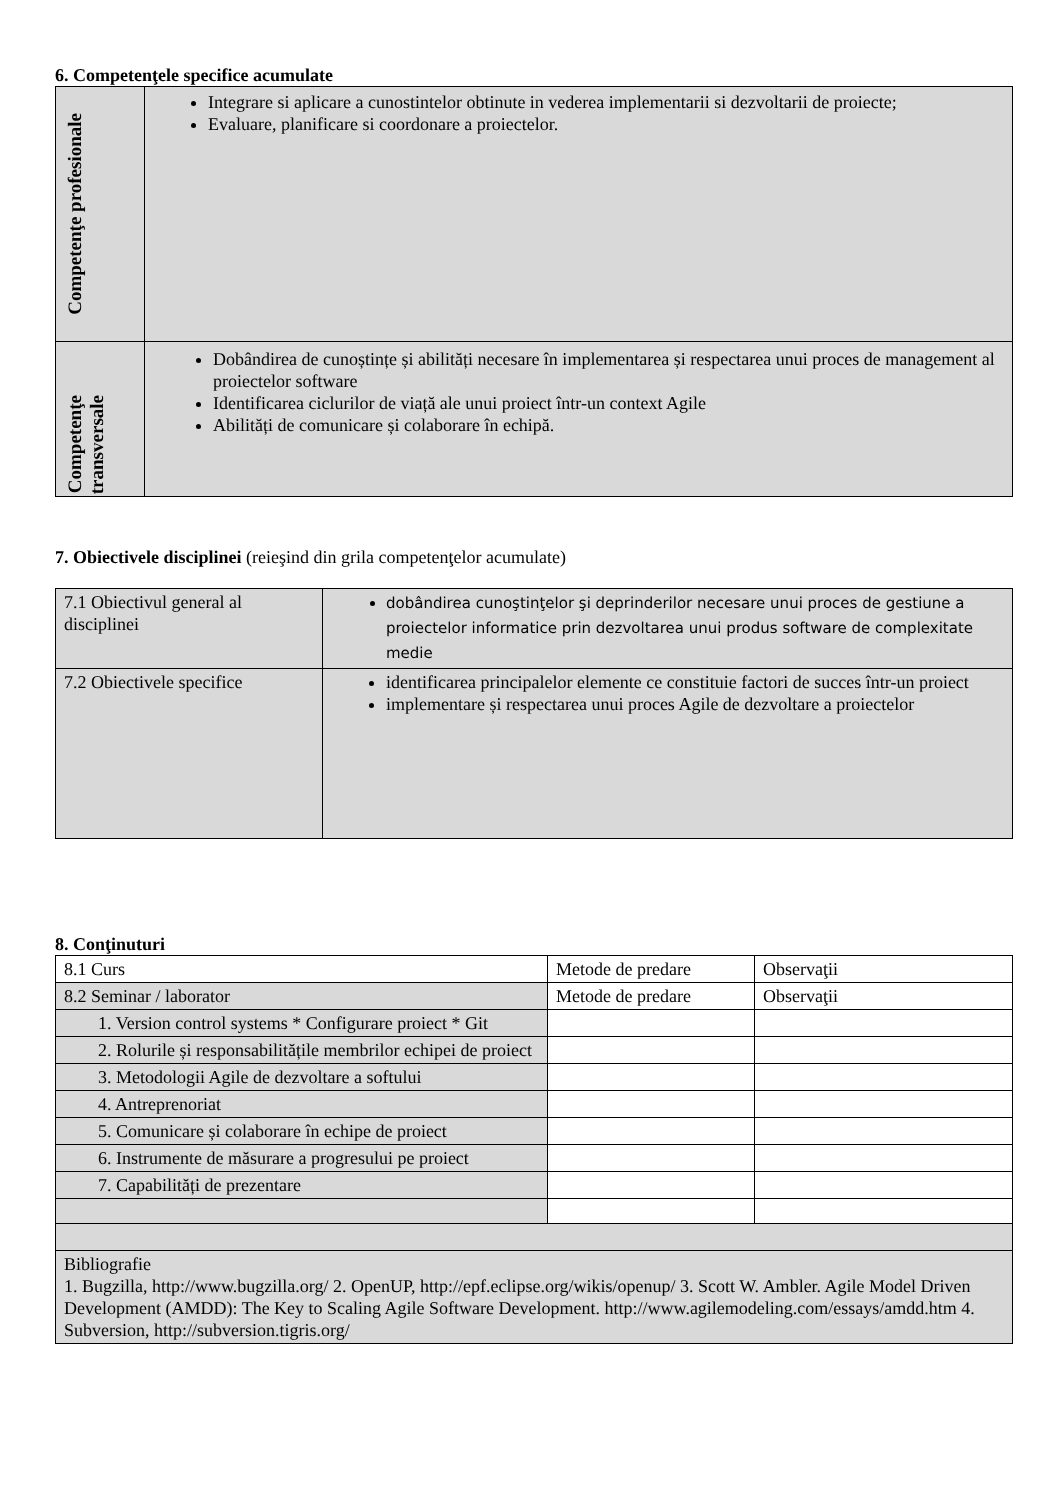6. Competenţele specifice acumulate
| Competenţe profesionale | Integrare si aplicare a cunostintelor obtinute in vederea implementarii si dezvoltarii de proiecte; Evaluare, planificare si coordonare a proiectelor. |
| Competenţe transversale | Dobândirea de cunoștințe și abilități necesare în implementarea și respectarea unui proces de management al proiectelor software Identificarea ciclurilor de viață ale unui proiect într-un context Agile Abilități de comunicare și colaborare în echipă. |
7. Obiectivele disciplinei (reieşind din grila competenţelor acumulate)
| 7.1 Obiectivul general al disciplinei | dobândirea cunoştinţelor şi deprinderilor necesare unui proces de gestiune a proiectelor informatice prin dezvoltarea unui produs software de complexitate medie |
| 7.2 Obiectivele specifice | identificarea principalelor elemente ce constituie factori de succes într-un proiect implementare și respectarea unui proces Agile de dezvoltare a proiectelor |
8. Conţinuturi
| 8.1 Curs | Metode de predare | Observaţii |
| 8.2 Seminar / laborator | Metode de predare | Observaţii |
| 1. Version control systems * Configurare proiect * Git | | |
| 2. Rolurile și responsabilitățile membrilor echipei de proiect | | |
| 3. Metodologii Agile de dezvoltare a softului | | |
| 4. Antreprenoriat | | |
| 5. Comunicare și colaborare în echipe de proiect | | |
| 6. Instrumente de măsurare a progresului pe proiect | | |
| 7. Capabilități de prezentare | | |
| Bibliografie 1. Bugzilla, http://www.bugzilla.org/ 2. OpenUP, http://epf.eclipse.org/wikis/openup/ 3. Scott W. Ambler. Agile Model Driven Development (AMDD): The Key to Scaling Agile Software Development. http://www.agilemodeling.com/essays/amdd.htm 4. Subversion, http://subversion.tigris.org/ | | |